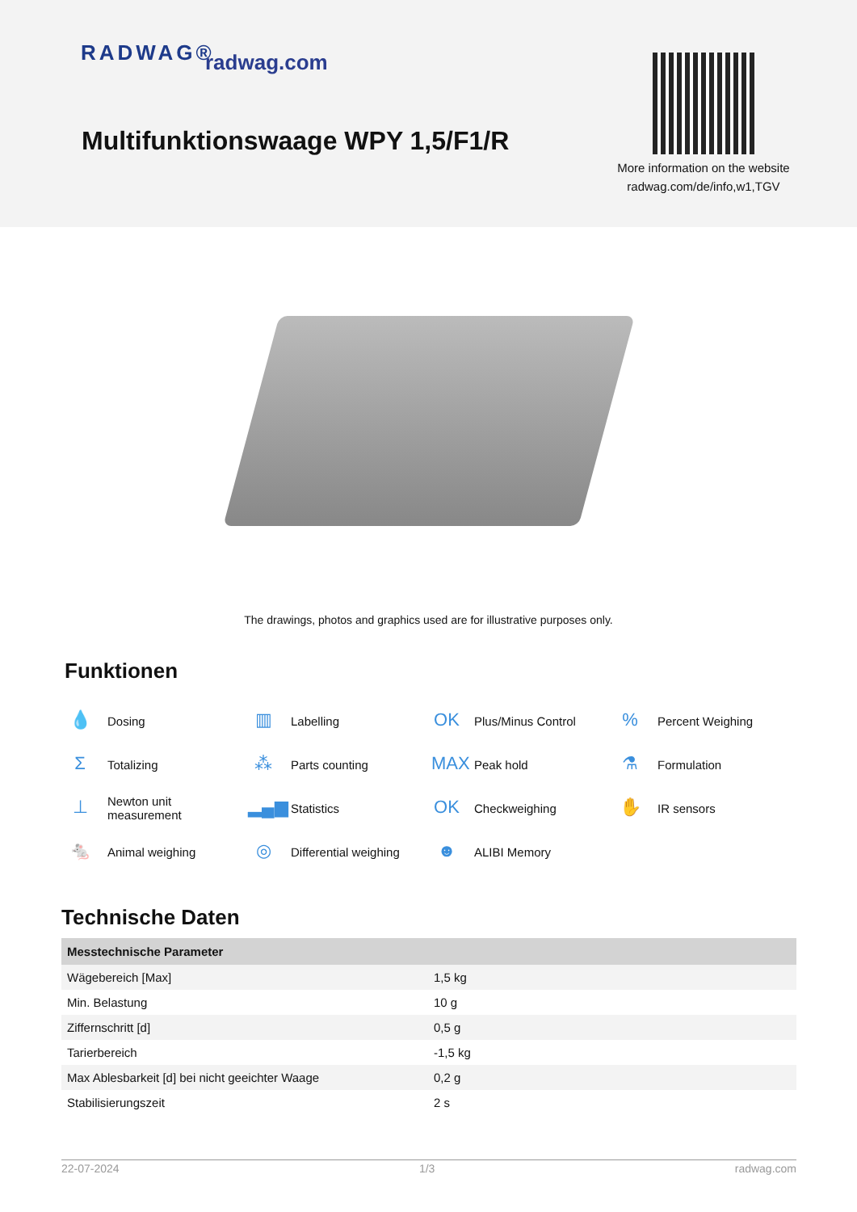RADWAG® radwag.com
Multifunktionswaage WPY 1,5/F1/R
More information on the website
radwag.com/de/info,w1,TGV
The drawings, photos and graphics used are for illustrative purposes only.
Funktionen
💧 Dosing
▥ Labelling
OK Plus/Minus Control
% Percent Weighing
Σ Totalizing
⁂ Parts counting
MAX Peak hold
⚗ Formulation
⊥ Newton unit
measurement
▂▄▆ Statistics
OK Checkweighing
✋ IR sensors
🐁 Animal weighing
◎ Differential weighing
☻ ALIBI Memory
Technische Daten
| Messtechnische Parameter | |
| --- | --- |
| Wägebereich [Max] | 1,5 kg |
| Min. Belastung | 10 g |
| Ziffernschritt [d] | 0,5 g |
| Tarierbereich | -1,5 kg |
| Max Ablesbarkeit [d] bei nicht geeichter Waage | 0,2 g |
| Stabilisierungszeit | 2 s |
22-07-2024 1/3 radwag.com